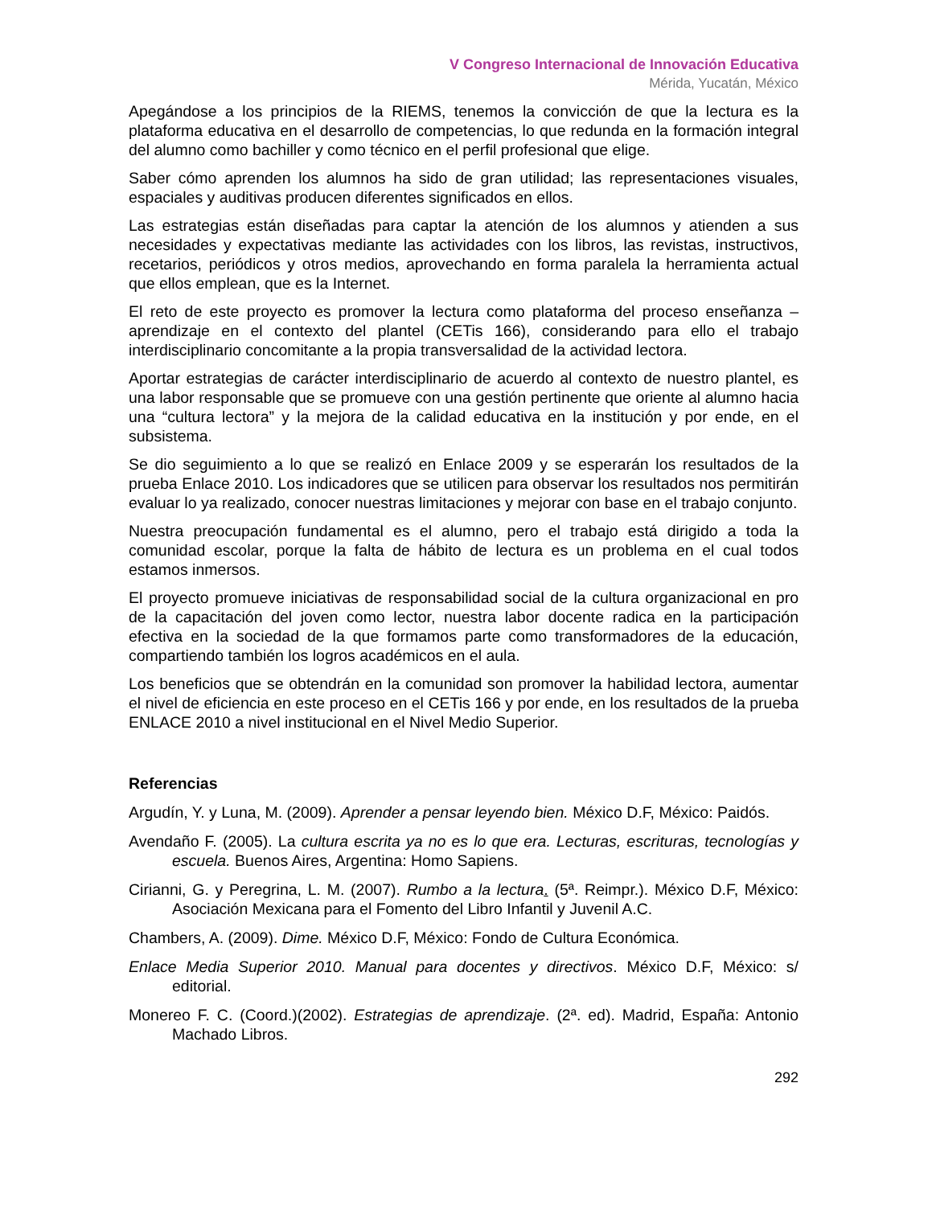V Congreso Internacional de Innovación Educativa
Mérida, Yucatán, México
Apegándose a los principios de la RIEMS, tenemos la convicción de que la lectura es la plataforma educativa en el desarrollo de competencias, lo que redunda en la formación integral del alumno como bachiller y como técnico en el perfil profesional que elige.
Saber cómo aprenden los alumnos ha sido de gran utilidad; las representaciones visuales, espaciales y auditivas producen diferentes significados en ellos.
Las estrategias están diseñadas para captar la atención de los alumnos y atienden a sus necesidades y expectativas mediante las actividades con los libros, las revistas, instructivos, recetarios, periódicos y otros medios, aprovechando en forma paralela la herramienta actual que ellos emplean, que es la Internet.
El reto de este proyecto es promover la lectura como plataforma del proceso enseñanza – aprendizaje en el contexto del plantel (CETis 166), considerando para ello el trabajo interdisciplinario concomitante a la propia transversalidad de la actividad lectora.
Aportar estrategias de carácter interdisciplinario de acuerdo al contexto de nuestro plantel, es una labor responsable que se promueve con una gestión pertinente que oriente al alumno hacia una “cultura lectora” y la mejora de la calidad educativa en la institución y por ende, en el subsistema.
Se dio seguimiento a lo que se realizó en Enlace 2009 y se esperarán los resultados de la prueba Enlace 2010. Los indicadores que se utilicen para observar los resultados nos permitirán evaluar lo ya realizado, conocer nuestras limitaciones y mejorar con base en el trabajo conjunto.
Nuestra preocupación fundamental es el alumno, pero el trabajo está dirigido a toda la comunidad escolar, porque la falta de hábito de lectura es un problema en el cual todos estamos inmersos.
El proyecto promueve iniciativas de responsabilidad social de la cultura organizacional en pro de la capacitación del joven como lector, nuestra labor docente radica en la participación efectiva en la sociedad de la que formamos parte como transformadores de la educación, compartiendo también los logros académicos en el aula.
Los beneficios que se obtendrán en la comunidad son promover la habilidad lectora, aumentar el nivel de eficiencia en este proceso en el CETis 166 y por ende, en los resultados de la prueba ENLACE 2010 a nivel institucional en el Nivel Medio Superior.
Referencias
Argudín, Y. y Luna, M. (2009). Aprender a pensar leyendo bien. México D.F, México: Paidós.
Avendaño F. (2005). La cultura escrita ya no es lo que era. Lecturas, escrituras, tecnologías y escuela. Buenos Aires, Argentina: Homo Sapiens.
Cirianni, G. y Peregrina, L. M. (2007). Rumbo a la lectura. (5ª. Reimpr.). México D.F, México: Asociación Mexicana para el Fomento del Libro Infantil y Juvenil A.C.
Chambers, A. (2009). Dime. México D.F, México: Fondo de Cultura Económica.
Enlace Media Superior 2010. Manual para docentes y directivos. México D.F, México: s/ editorial.
Monereo F. C. (Coord.)(2002). Estrategias de aprendizaje. (2ª. ed). Madrid, España: Antonio Machado Libros.
292